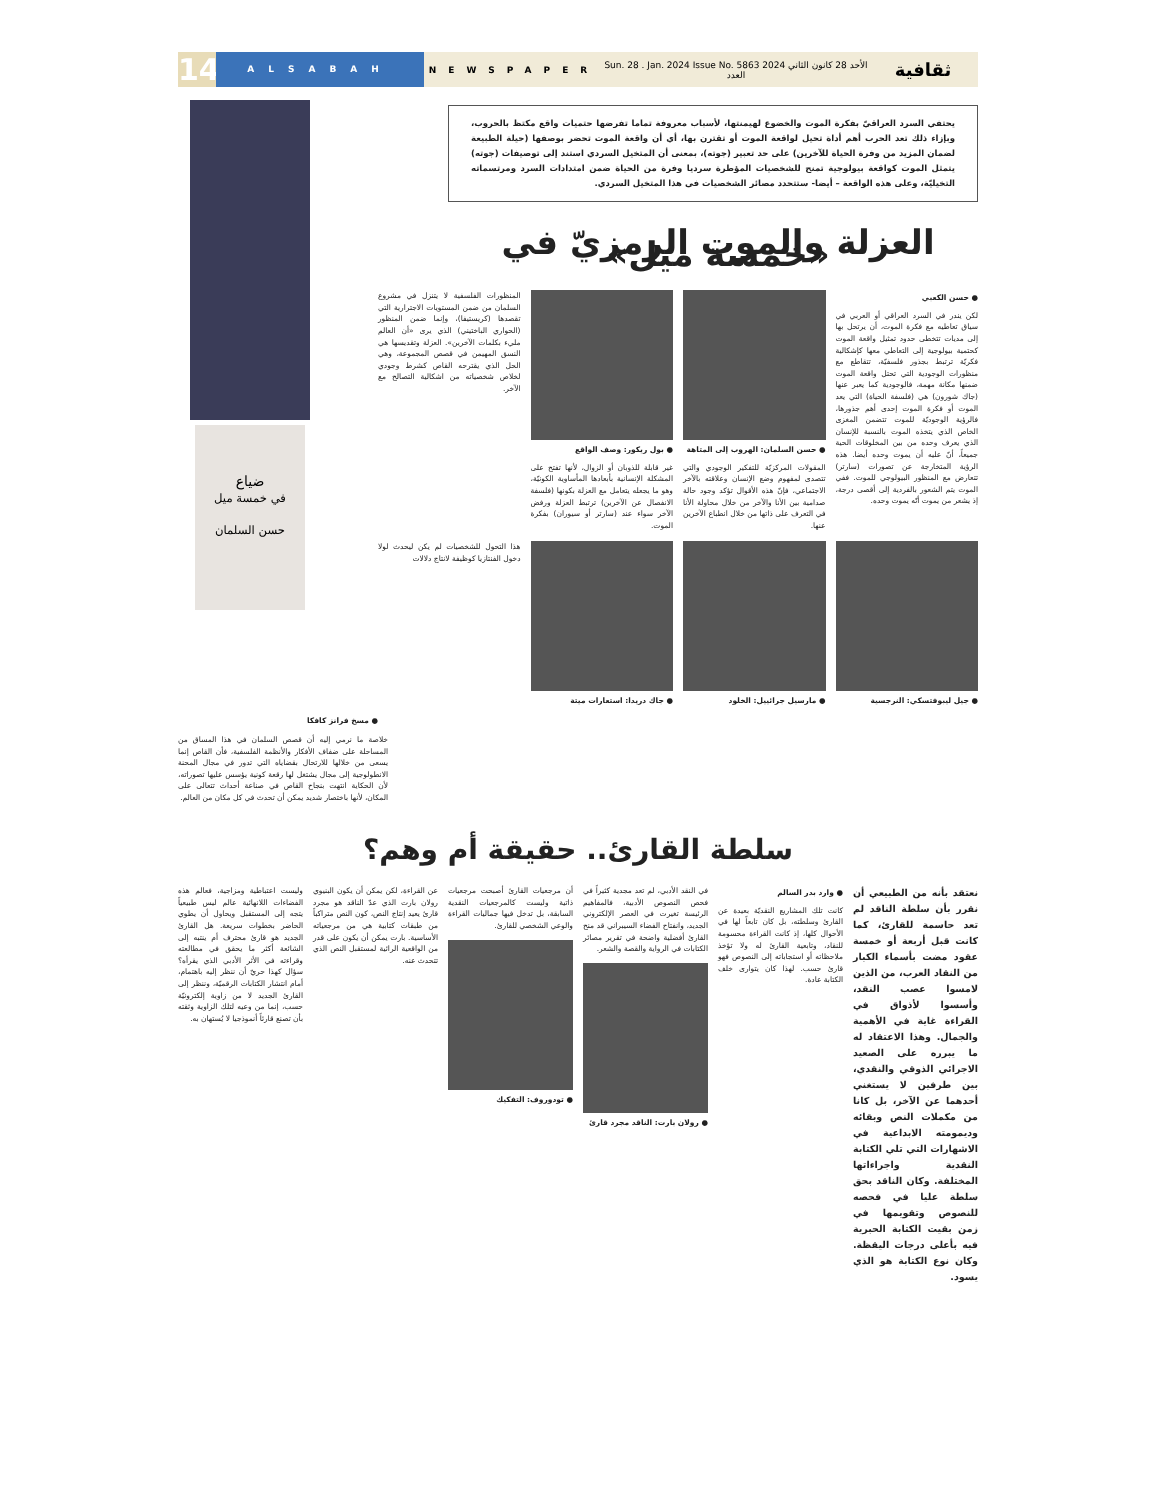14
ALSABAH
NEWSPAPER
Sun. 28 . Jan. 2024 Issue No. 5863 الأحد 28 كانون الثاني 2024 العدد
ثقافية
ضياع
في خمسة ميل
حسن السلمان
يحتفي السرد العراقيّ بفكرة الموت والخضوع لهيمنتها، لأسباب معروفة تماما تفرضها حتميات واقع مكتظ بالحروب، وبإزاء ذلك تعد الحرب أهم أداة تحيل لواقعة الموت أو تقترن بها، أي أن واقعة الموت تحضر بوصفها (حيلة الطبيعة لضمان المزيد من وفرة الحياة للآخرين) على حد تعبير (جوته)، بمعنى أن المتخيل السردي استند إلى توصيفات (جوته) يتمثل الموت كواقعة بيولوجية تمنح للشخصيات المؤطرة سرديا وفرة من الحياة ضمن امتدادات السرد ومرتسماته التخيليّة، وعلى هذه الواقعة – أيضا- ستتحدد مصائر الشخصيات في هذا المتخيل السردي.
العزلة والموت الرمزيّ في «خمسة ميل»
● حسن الكعبي
لكن يندر في السرد العراقي أو العربي في سياق تعاطيه مع فكرة الموت، أن يرتحل بها إلى مديات تتخطى حدود تمثيل واقعة الموت كحتمية بيولوجية إلى التعاطي معها كإشكالية فكريّة ترتبط بجذور فلسفيّة، تتقاطع مع منظورات الوجودية التي تحتل واقعة الموت ضمنها مكانة مهمة، فالوجودية كما يعبر عنها (جاك شورون) هي (فلسفة الحياة) التي يعد الموت أو فكرة الموت إحدى أهم جذورها، فالرؤية الوجوديّة للموت تتضمن المغزى الخاص الذي يتخذه الموت بالنسبة للإنسان الذي يعرف وحده من بين المخلوقات الحية جميعاً، أنّ عليه أن يموت وحده أيضا. هذه الرؤية المتخارجة عن تصورات (سارتر) تتعارض مع المنظور البيولوجي للموت. ففي الموت يتم الشعور بالفردية إلى أقصى درجة، إذ يشعر من يموت أنّه يموت وحده.
● حسن السلمان: الهروب إلى المتاهة
المقولات المركزيّة للتفكير الوجودي والتي تتصدى لمفهوم وضع الإنسان وعلاقته بالآخر الاجتماعي، فإنّ هذه الأقوال تؤكد وجود حالة صدامية بين الأنا والآخر من خلال محاولة الأنا في التعرف على ذاتها من خلال انطباع الآخرين عنها.
● بول ريكور: وصف الواقع
غير قابلة للذوبان أو الزوال، لأنها تفتح على المشكلة الإنسانية بأبعادها المأساوية الكونيّة، وهو ما يجعله يتعامل مع العزلة بكونها (فلسفة الانفصال عن الآخرين) ترتبط العزلة ورفض الآخر سواء عند (سارتر أو سيوران) بفكرة الموت.
المنظورات الفلسفية لا يتنزل في مشروع السلمان من ضمن المستويات الاجترارية التي تقصدها (كريستيفا)، وإنما ضمن المنظور (الحواري الباختيني) الذي يرى «أن العالم مليء بكلمات الآخرين». العزلة وتقديسها هي النسق المهيمن في قصص المجموعة، وهي الحل الذي يقترحه القاص كشرط وجودي لخلاص شخصياته من اشكالية التصالح مع الآخر.
● جيل ليبوفتسكي: النرجسية ● مارسيل جرائييل: الخلود ● جاك دريدا: استعارات ميتة هذا التحول للشخصيات لم يكن ليحدث لولا دخول الفنتازيا كوظيفة لانتاج دلالات
● مسخ فرانز كافكا
خلاصة ما نرمي إليه أن قصص السلمان في هذا المساق من المساحلة على ضفاف الأفكار والأنظمة الفلسفية، فأن القاص إنما يسعى من خلالها للارتحال بقضاياه التي تدور في مجال المحنة الانطولوجية إلى مجال يشتغل لها رقعة كونية يؤسس عليها تصوراته، لأن الحكاية انتهت بنجاح القاص في صناعة أحداث تتعالى على المكان، لأنها باختصار شديد يمكن أن تحدث في كل مكان من العالم.
سلطة القارئ.. حقيقة أم وهم؟
نعتقد بأنه من الطبيعي أن نقرر بأن سلطة الناقد لم تعد حاسمة للقارئ، كما كانت قبل أربعة أو خمسة عقود مضت بأسماء الكبار من النقاد العرب، من الذين لامسوا عصب النقد، وأسسوا لأذواق في القراءة غاية في الأهمية والجمال. وهذا الاعتقاد له ما يبرره على الصعيد الاجرائي الذوقي والنقدي، بين طرفين لا يستغني أحدهما عن الآخر، بل كانا من مكملات النص وبقائه وديمومته الابداعية في الاشهارات التي تلي الكتابة النقدية واجراءاتها المختلفة. وكان الناقد بحق سلطة عليا في فحصه للنصوص وتقويمها في زمن بقيت الكتابة الحبرية فيه بأعلى درجات اليقظة. وكان نوع الكتابة هو الذي يسود.
● وارد بدر السالم
كانت تلك المشاريع النقديّة بعيدة عن القارئ وسلطته، بل كان تابعاً لها في الأحوال كلها، إذ كانت القراءة محسومة للنقاد، وتابعية القارئ له ولا تؤخذ ملاحظاته أو استجاباته إلى النصوص فهو قارئ حسب. لهذا كان يتوارى خلف الكتابة عادة.
في النقد الأدبي، لم تعد مجدية كثيراً في فحص النصوص الأدبية، فالمفاهيم الرئيسة تغيرت في العصر الإلكتروني الجديد، وانفتاح الفضاء السيبراني قد منح القارئ أفضلية واضحة في تقرير مصائر الكتابات في الرواية والقصة والشعر.
● رولان بارت: الناقد مجرد قارئ
أن مرجعيات القارئ أصبحت مرجعيات ذاتية وليست كالمرجعيات النقدية السابقة، بل تدخل فيها جماليات القراءة والوعي الشخصي للقارئ.
● تودوروف: التفكيك
عن القراءة، لكن يمكن أن يكون البنيوي رولان بارت الذي عدّ الناقد هو مجرد قارئ يعيد إنتاج النص، كون النص متراكباً من طبقات كتابية هي من مرجعياته الأساسية. بارت يمكن أن يكون على قدر من الواقعية الرائية لمستقبل النص الذي تتحدث عنه.
وليست اعتباطية ومزاجية، فعالم هذه الفضاءات اللانهائية عالم ليس طبيعياً يتجه إلى المستقبل ويحاول أن يطوي الحاضر بخطوات سريعة. هل القارئ الجديد هو قارئ محترف أم ينتبه إلى الشائعة أكثر ما يحقق في مطالعته وقراءته في الأثر الأدبي الذي يقرأه؟ سؤال كهذا حريّ أن ننظر إليه باهتمام، أمام انتشار الكتابات الرقميّة، وننظر إلى القارئ الجديد لا من زاوية إلكترونيّة حسب، إنما من وعيه لتلك الزاوية وثقته بأن تصنع قارئاً أنموذجيا لا يُستهان به.